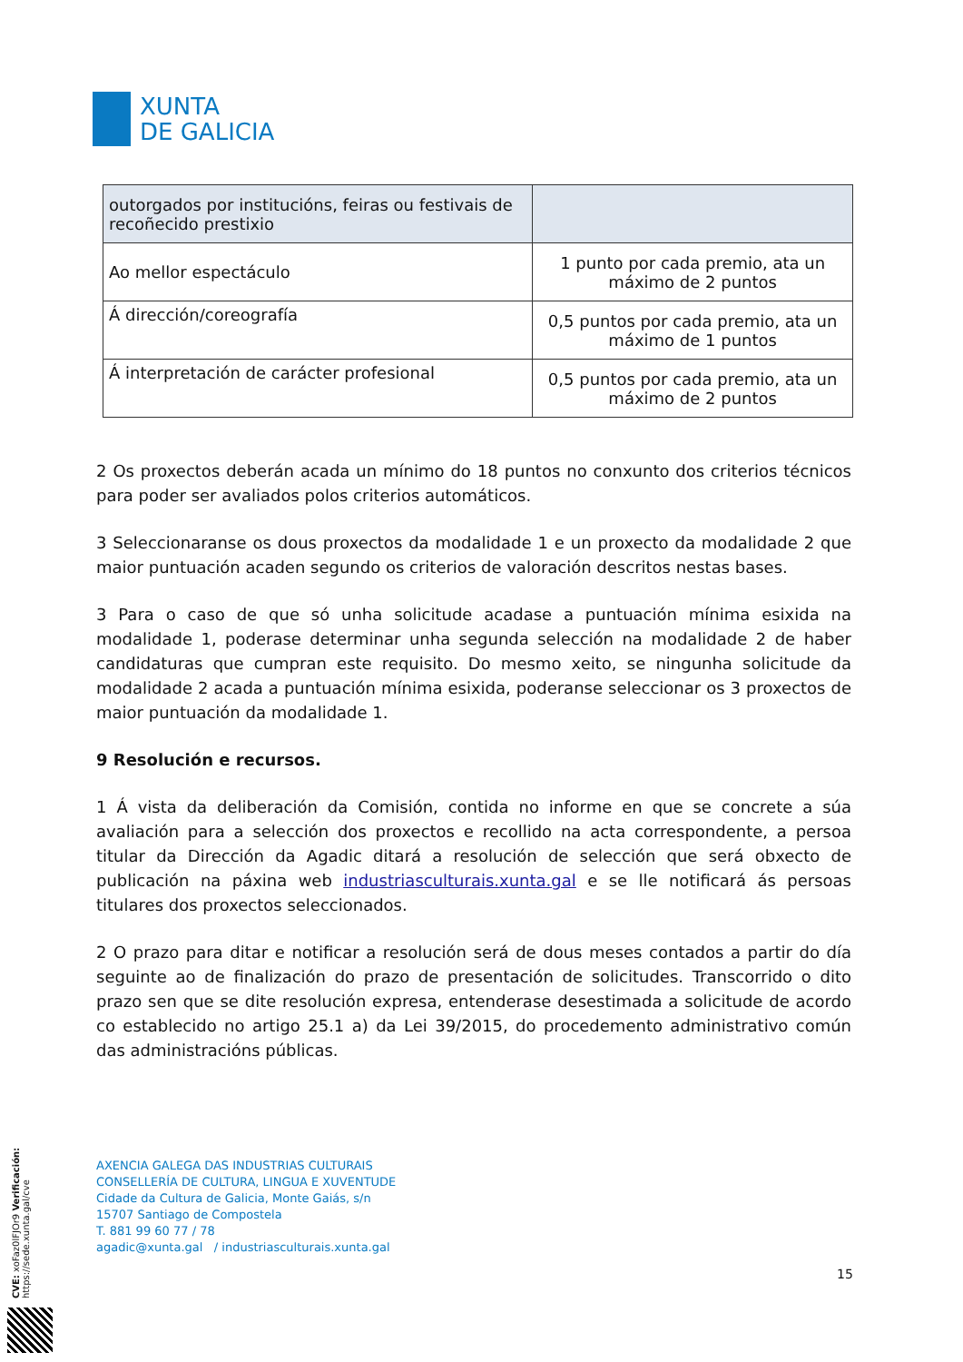XUNTA
DE GALICIA
| outorgados por institucións, feiras ou festivais de recoñecido prestixio | |
| Ao mellor espectáculo | 1 punto por cada premio, ata un máximo de 2 puntos |
| Á dirección/coreografía | 0,5 puntos por cada premio, ata un máximo de 1 puntos |
| Á interpretación de carácter profesional | 0,5 puntos por cada premio, ata un máximo de 2 puntos |
2 Os proxectos deberán acada un mínimo do 18 puntos no conxunto dos criterios técnicos para poder ser avaliados polos criterios automáticos.
3 Seleccionaranse os dous proxectos da modalidade 1 e un proxecto da modalidade 2 que maior puntuación acaden segundo os criterios de valoración descritos nestas bases.
3 Para o caso de que só unha solicitude acadase a puntuación mínima esixida na modalidade 1, poderase determinar unha segunda selección na modalidade 2 de haber candidaturas que cumpran este requisito. Do mesmo xeito, se ningunha solicitude da modalidade 2 acada a puntuación mínima esixida, poderanse seleccionar os 3 proxectos de maior puntuación da modalidade 1.
9 Resolución e recursos.
1 Á vista da deliberación da Comisión, contida no informe en que se concrete a súa avaliación para a selección dos proxectos e recollido na acta correspondente, a persoa titular da Dirección da Agadic ditará a resolución de selección que será obxecto de publicación na páxina web industriasculturais.xunta.gal e se lle notificará ás persoas titulares dos proxectos seleccionados.
2 O prazo para ditar e notificar a resolución será de dous meses contados a partir do día seguinte ao de finalización do prazo de presentación de solicitudes. Transcorrido o dito prazo sen que se dite resolución expresa, entenderase desestimada a solicitude de acordo co establecido no artigo 25.1 a) da Lei 39/2015, do procedemento administrativo común das administracións públicas.
AXENCIA GALEGA DAS INDUSTRIAS CULTURAIS
CONSELLERÍA DE CULTURA, LINGUA E XUVENTUDE
Cidade da Cultura de Galicia, Monte Gaiás, s/n
15707 Santiago de Compostela
T. 881 99 60 77 / 78
agadic@xunta.gal / industriasculturais.xunta.gal
15
CVE: xoFaz0lFJOr9 Verificación: https://sede.xunta.gal/cve